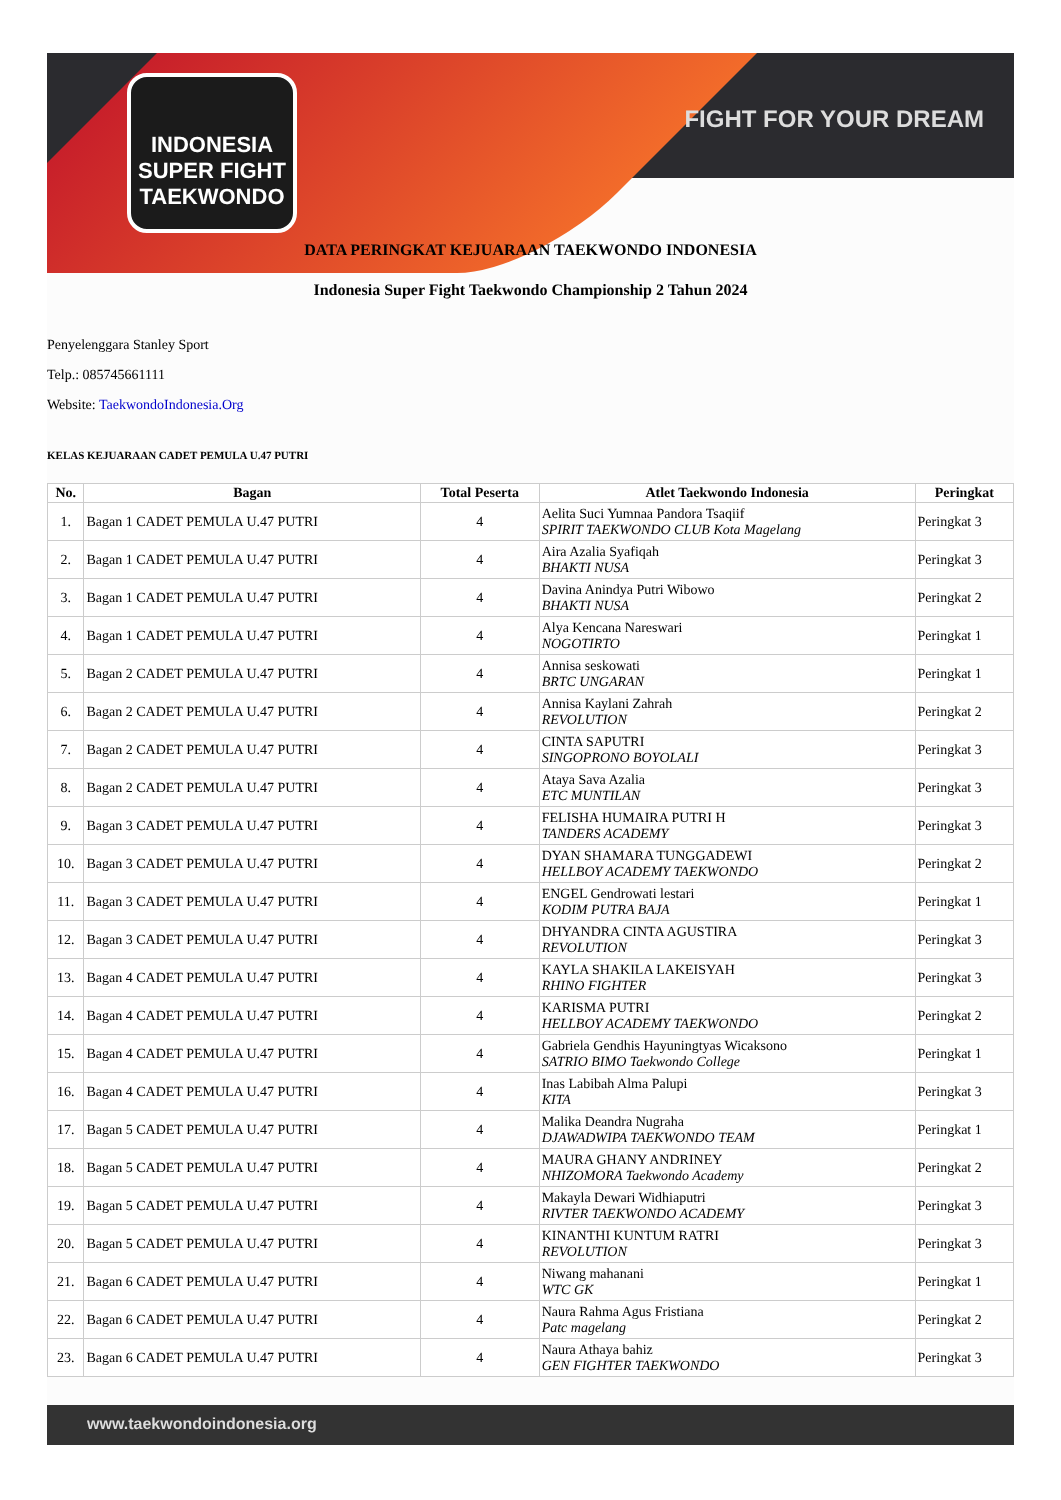INDONESIA SUPER FIGHT TAEKWONDO
FIGHT FOR YOUR DREAM
DATA PERINGKAT KEJUARAAN TAEKWONDO INDONESIA
Indonesia Super Fight Taekwondo Championship 2 Tahun 2024
Penyelenggara Stanley Sport
Telp.: 085745661111
Website: TaekwondoIndonesia.Org
KELAS KEJUARAAN CADET PEMULA U.47 PUTRI
| No. | Bagan | Total Peserta | Atlet Taekwondo Indonesia | Peringkat |
| --- | --- | --- | --- | --- |
| 1. | Bagan 1 CADET PEMULA U.47 PUTRI | 4 | Aelita Suci Yumnaa Pandora Tsaqiif SPIRIT TAEKWONDO CLUB Kota Magelang | Peringkat 3 |
| 2. | Bagan 1 CADET PEMULA U.47 PUTRI | 4 | Aira Azalia Syafiqah BHAKTI NUSA | Peringkat 3 |
| 3. | Bagan 1 CADET PEMULA U.47 PUTRI | 4 | Davina Anindya Putri Wibowo BHAKTI NUSA | Peringkat 2 |
| 4. | Bagan 1 CADET PEMULA U.47 PUTRI | 4 | Alya Kencana Nareswari NOGOTIRTO | Peringkat 1 |
| 5. | Bagan 2 CADET PEMULA U.47 PUTRI | 4 | Annisa seskowati BRTC UNGARAN | Peringkat 1 |
| 6. | Bagan 2 CADET PEMULA U.47 PUTRI | 4 | Annisa Kaylani Zahrah REVOLUTION | Peringkat 2 |
| 7. | Bagan 2 CADET PEMULA U.47 PUTRI | 4 | CINTA SAPUTRI SINGOPRONO BOYOLALI | Peringkat 3 |
| 8. | Bagan 2 CADET PEMULA U.47 PUTRI | 4 | Ataya Sava Azalia ETC MUNTILAN | Peringkat 3 |
| 9. | Bagan 3 CADET PEMULA U.47 PUTRI | 4 | FELISHA HUMAIRA PUTRI H TANDERS ACADEMY | Peringkat 3 |
| 10. | Bagan 3 CADET PEMULA U.47 PUTRI | 4 | DYAN SHAMARA TUNGGADEWI HELLBOY ACADEMY TAEKWONDO | Peringkat 2 |
| 11. | Bagan 3 CADET PEMULA U.47 PUTRI | 4 | ENGEL Gendrowati lestari KODIM PUTRA BAJA | Peringkat 1 |
| 12. | Bagan 3 CADET PEMULA U.47 PUTRI | 4 | DHYANDRA CINTA AGUSTIRA REVOLUTION | Peringkat 3 |
| 13. | Bagan 4 CADET PEMULA U.47 PUTRI | 4 | KAYLA SHAKILA LAKEISYAH RHINO FIGHTER | Peringkat 3 |
| 14. | Bagan 4 CADET PEMULA U.47 PUTRI | 4 | KARISMA PUTRI HELLBOY ACADEMY TAEKWONDO | Peringkat 2 |
| 15. | Bagan 4 CADET PEMULA U.47 PUTRI | 4 | Gabriela Gendhis Hayuningtyas Wicaksono SATRIO BIMO Taekwondo College | Peringkat 1 |
| 16. | Bagan 4 CADET PEMULA U.47 PUTRI | 4 | Inas Labibah Alma Palupi KITA | Peringkat 3 |
| 17. | Bagan 5 CADET PEMULA U.47 PUTRI | 4 | Malika Deandra Nugraha DJAWADWIPA TAEKWONDO TEAM | Peringkat 1 |
| 18. | Bagan 5 CADET PEMULA U.47 PUTRI | 4 | MAURA GHANY ANDRINEY NHIZOMORA Taekwondo Academy | Peringkat 2 |
| 19. | Bagan 5 CADET PEMULA U.47 PUTRI | 4 | Makayla Dewari Widhiaputri RIVTER TAEKWONDO ACADEMY | Peringkat 3 |
| 20. | Bagan 5 CADET PEMULA U.47 PUTRI | 4 | KINANTHI KUNTUM RATRI REVOLUTION | Peringkat 3 |
| 21. | Bagan 6 CADET PEMULA U.47 PUTRI | 4 | Niwang mahanani WTC GK | Peringkat 1 |
| 22. | Bagan 6 CADET PEMULA U.47 PUTRI | 4 | Naura Rahma Agus Fristiana Patc magelang | Peringkat 2 |
| 23. | Bagan 6 CADET PEMULA U.47 PUTRI | 4 | Naura Athaya bahiz GEN FIGHTER TAEKWONDO | Peringkat 3 |
www.taekwondoindonesia.org